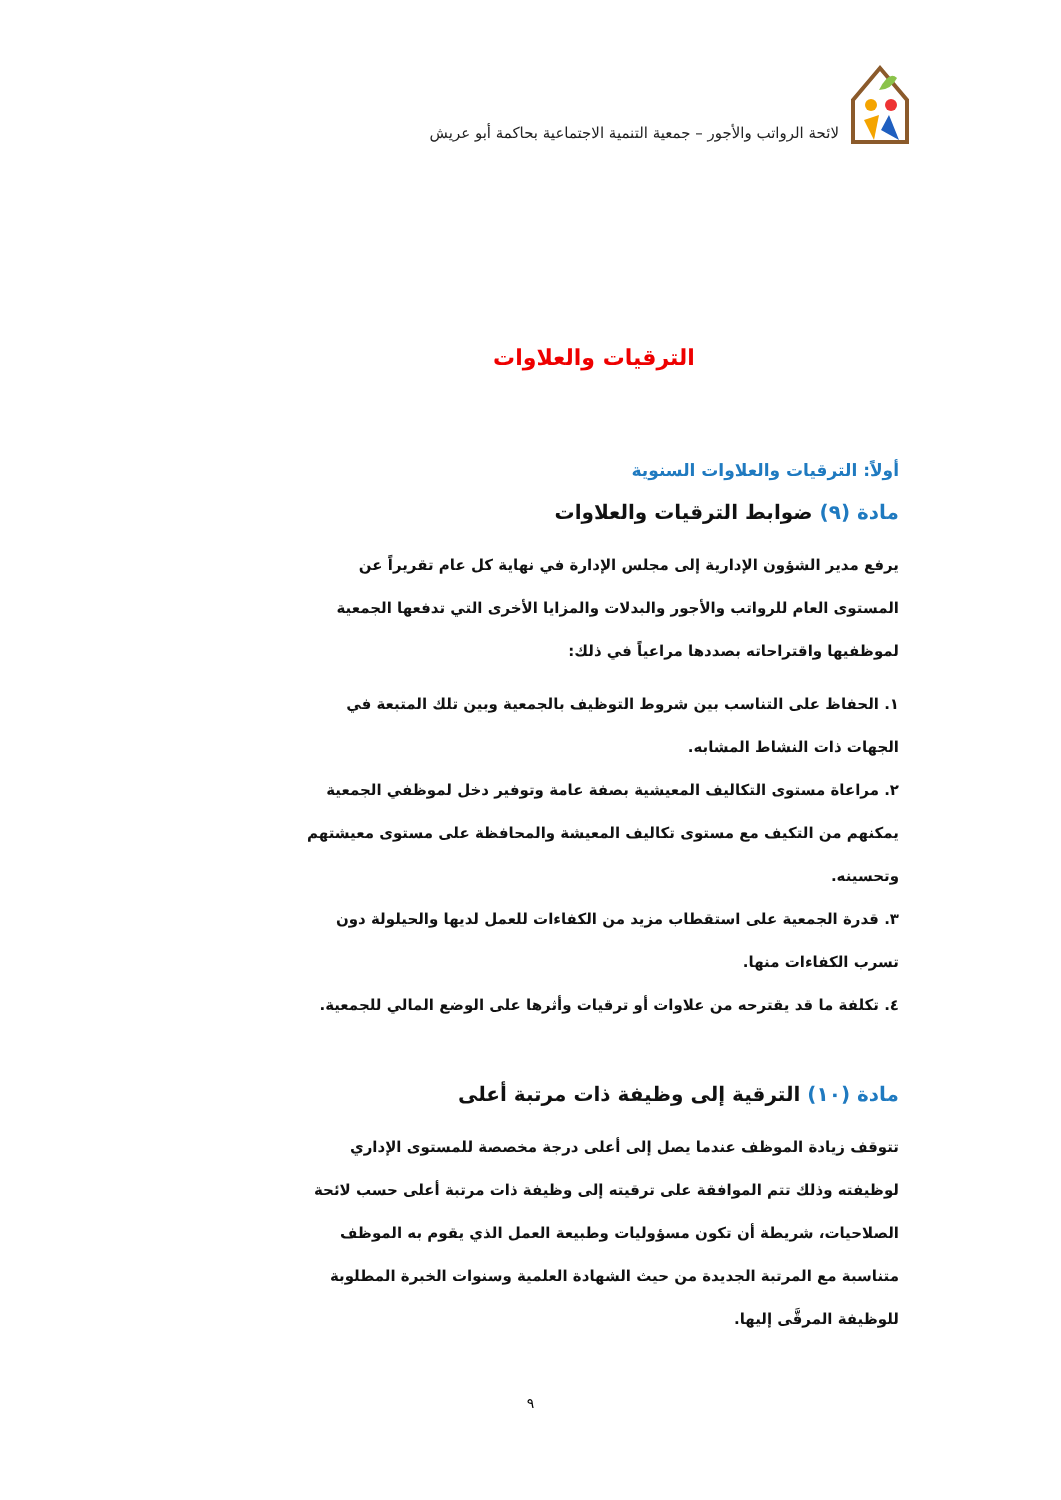لائحة الرواتب والأجور – جمعية التنمية الاجتماعية بحاكمة أبو عريش
الترقيات والعلاوات
أولاً: الترقيات والعلاوات السنوية
مادة (٩) ضوابط الترقيات والعلاوات
يرفع مدير الشؤون الإدارية إلى مجلس الإدارة في نهاية كل عام تقريراً عن المستوى العام للرواتب والأجور والبدلات والمزايا الأخرى التي تدفعها الجمعية لموظفيها واقتراحاته بصددها مراعياً في ذلك:
١. الحفاظ على التناسب بين شروط التوظيف بالجمعية وبين تلك المتبعة في الجهات ذات النشاط المشابه.
٢. مراعاة مستوى التكاليف المعيشية بصفة عامة وتوفير دخل لموظفي الجمعية يمكنهم من التكيف مع مستوى تكاليف المعيشة والمحافظة على مستوى معيشتهم وتحسينه.
٣. قدرة الجمعية على استقطاب مزيد من الكفاءات للعمل لديها والحيلولة دون تسرب الكفاءات منها.
٤. تكلفة ما قد يقترحه من علاوات أو ترقيات وأثرها على الوضع المالي للجمعية.
مادة (١٠) الترقية إلى وظيفة ذات مرتبة أعلى
تتوقف زيادة الموظف عندما يصل إلى أعلى درجة مخصصة للمستوى الإداري لوظيفته وذلك تتم الموافقة على ترقيته إلى وظيفة ذات مرتبة أعلى حسب لائحة الصلاحيات، شريطة أن تكون مسؤوليات وطبيعة العمل الذي يقوم به الموظف متناسبة مع المرتبة الجديدة من حيث الشهادة العلمية وسنوات الخبرة المطلوبة للوظيفة المرقَّى إليها.
٩